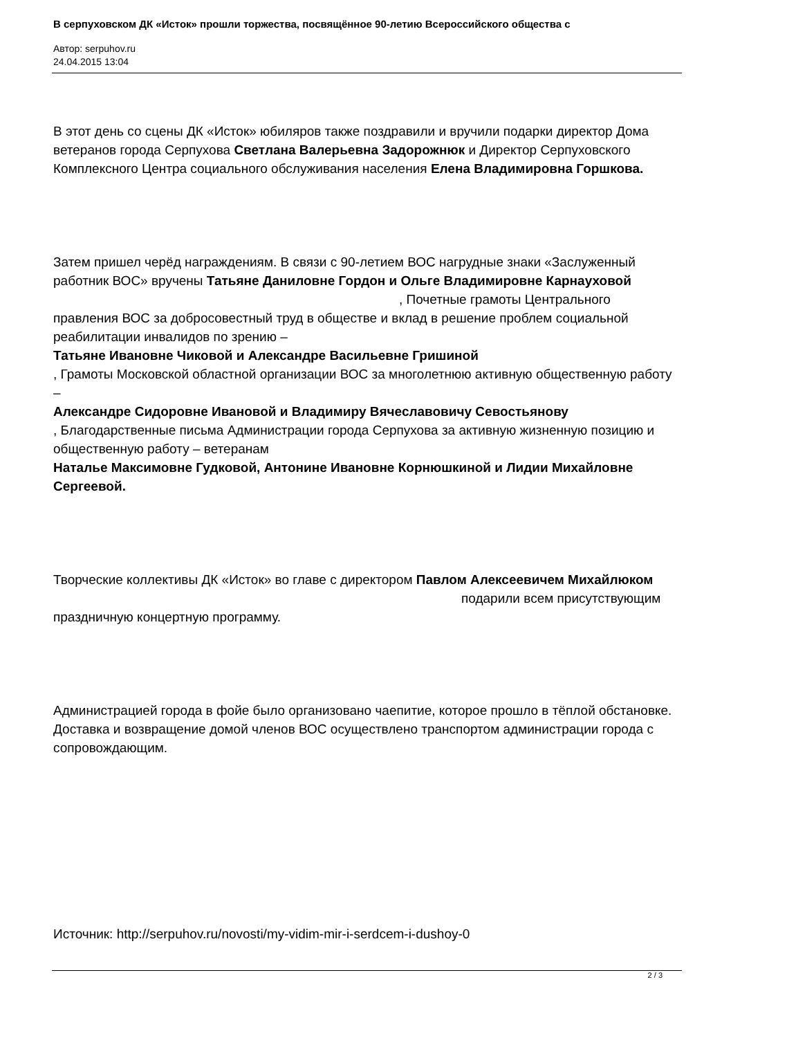В серпуховском ДК «Исток» прошли торжества, посвящённое 90-летию Всероссийского общества с
Автор: serpuhov.ru
24.04.2015 13:04
В этот день со сцены ДК «Исток» юбиляров также поздравили и вручили подарки директор Дома ветеранов города Серпухова Светлана Валерьевна Задорожнюк и Директор Серпуховского Комплексного Центра социального обслуживания населения Елена Владимировна Горшкова.
Затем пришел черёд награждениям. В связи с 90-летием ВОС нагрудные знаки «Заслуженный работник ВОС» вручены Татьяне Даниловне Гордон и Ольге Владимировне Карнауховой , Почетные грамоты Центрального правления ВОС за добросовестный труд в обществе и вклад в решение проблем социальной реабилитации инвалидов по зрению –
Татьяне Ивановне Чиковой и Александре Васильевне Гришиной
, Грамоты Московской областной организации ВОС за многолетнюю активную общественную работу –
Александре Сидоровне Ивановой и Владимиру Вячеславовичу Севостьянову
, Благодарственные письма Администрации города Серпухова за активную жизненную позицию и общественную работу – ветеранам
Наталье Максимовне Гудковой, Антонине Ивановне Корнюшкиной и Лидии Михайловне Сергеевой.
Творческие коллективы ДК «Исток» во главе с директором Павлом Алексеевичем Михайлюком подарили всем присутствующим праздничную концертную программу.
Администрацией города в фойе было организовано чаепитие, которое прошло в тёплой обстановке. Доставка и возвращение домой членов ВОС осуществлено транспортом администрации города с сопровождающим.
Источник: http://serpuhov.ru/novosti/my-vidim-mir-i-serdcem-i-dushoy-0
2 / 3